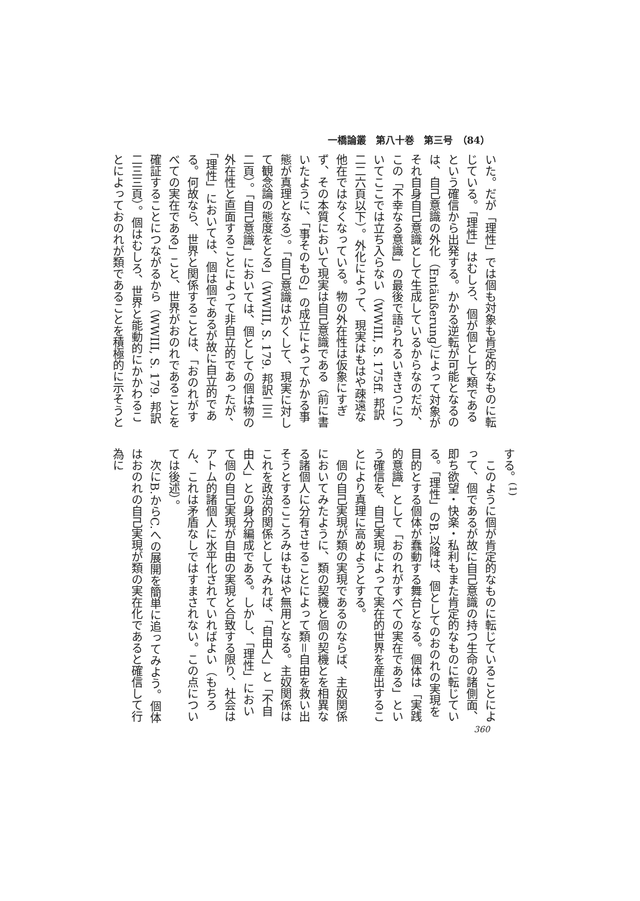一橋論叢　第八十巻　第三号　（84）
いた。だが「理性」では個も対象も肯定的なものに転じている。「理性」はむしろ、個が個として類であるという確信から出発する。かかる逆転が可能となるのは、自己意識の外化（Entäußerung）によって対象がそれ自身自己意識として生成しているからなのだが、この「不幸なる意識」の最後で語られるいきさつについてここでは立ち入らない（WWIII, S. 175ff. 邦訳二二六頁以下）。外化によって、現実はもはや疎遠な他在ではなくなっている。物の外在性は仮象にすぎず、その本質において現実は自己意識である（前に書いたように、「事そのもの」の成立によってかかる事態が真理となる）。「自己意識はかくして、現実に対して観念論の態度をとる」（WWIII, S. 179. 邦訳二三二頁）。「自己意識」においては、個としての個は物の外在性と直面することによって非自立的であったが、「理性」においては、個は個であるが故に自立的である。何故なら、世界と関係することは、「おのれがすべての実在である」こと、世界がおのれであることを確証することにつながるから（WWIII, S. 179. 邦訳二三三頁）。個はむしろ、世界と能動的にかかわることによっておのれが類であることを積極的に示そうと
する。<sup>(1)</sup>
　このように個が肯定的なものに転じていることによって、個であるが故に自己意識の持つ生命の諸側面、即ち欲望・快楽・私利もまた肯定的なものに転じている。「理性」のB.以降は、個としてのおのれの実現を目的とする個体が蠢動する舞台となる。個体は「実践的意識」として「おのれがすべての実在である」という確信を、自己実現によって実在的世界を産出することにより真理に高めようとする。
　個の自己実現が類の実現であるのならば、主奴関係においてみたように、類の契機と個の契機とを相異なる諸個人に分有させることによって類＝自由を救い出そうとするこころみはもはや無用となる。主奴関係はこれを政治的関係としてみれば、「自由人」と「不自由人」との身分編成である。しかし、「理性」において個の自己実現が自由の実現と合致する限り、社会はアトム的諸個人に水平化されていればよい（もちろん、これは矛盾なしではすまされない。この点については後述）。
　次にB.からC.への展開を簡単に追ってみよう。個体はおのれの自己実現が類の実在化であると確信して行為に
360